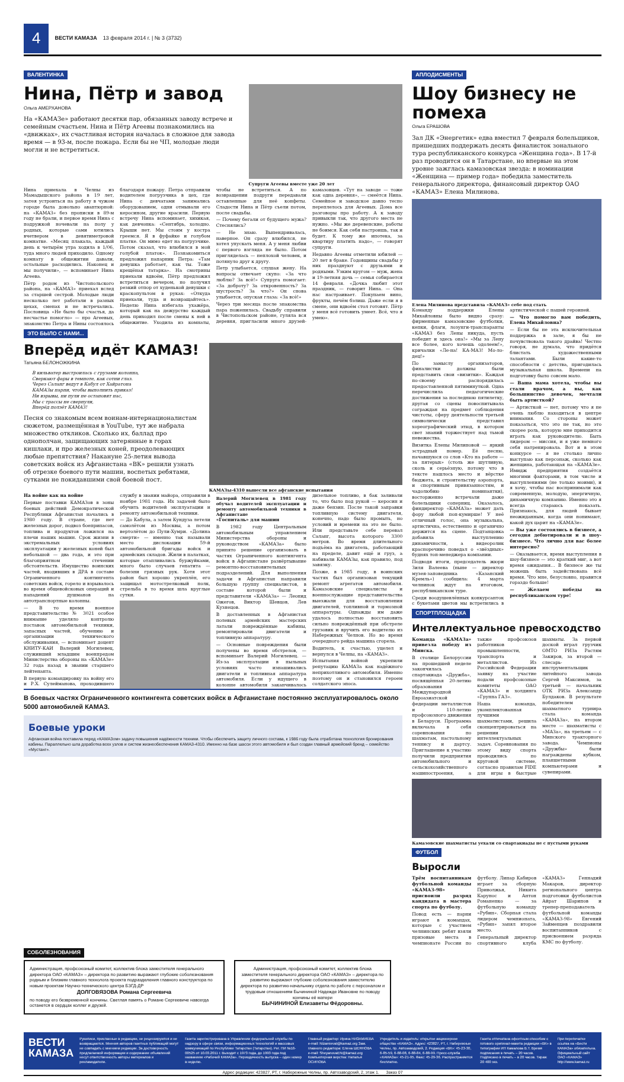4 ВЕСТИ КАМАЗА 13 февраля 2014 г. | № 3 (3732)
ВАЛЕНТИНКА
Нина, Пётр и завод
Ольга АМЕРХАНОВА
На «КАМАЗе» работают десятки пар, обязанных заводу встрече и семейным счастьем. Нина и Пётр Агеевы познакомились на «движках», их счастливая история началась в сложное для завода время — в 93-м, после пожара. Если бы не ЧП, молодые люди могли и не встретиться.
Супруги Агеевы вместе уже 20 лет
Нина приехала в Челны из Мамадышского района в 19 лет, затея устроиться на работу в чужом городе была довольно авантюрной: на «КАМАЗ» без прописки в 89-м году не брали, и первое время Нина с подружкой ночевали на полу у родных, которые сами ютились вчетвером в девятиметровой комнатке. «Месяц плакала, каждый день к четырём утра ходила в 1/06, туда много людей приходило. Одному комнату в общежитии давали, остальные расходились. Наконец и мы получили», — вспоминает Нина Агеева.
Пётр родом из Чистопольского района, на «КАМАЗ» приехал вслед за старшей сестрой. Молодые люди несколько лет работали в разных цехах, сменах и не встречались. Пословица «Не было бы счастья, да несчастье помогло» — про Агеевых, знакомство Петра и Нины состоялось благодаря пожару. Петра отправили водителем погрузчика в цех, где Нина с девчатами занимались оборудованием, одни отмывали его керосином, другие красили. Первую встречу Нина вспоминает, хихикая, как девчонка: «Сентябрь, холодно. Крыши нет. Мы стоим у костра греемся. Я в фуфайке и голубом платке. Он мимо едет на погрузчике. Потом сказал, что влюбился в мой голубой платок». Познакомиться предложил напарник Петра: «Там девушка работает, как ты. Тоже крещёная татарка». На смотрины приехали вдвоём, Пётр предложил встретиться вечером, но получил резкий отпор от худенькой девушки с краскопультом в руках: «Откуда приехали, туда и возвращайтесь». Неделю Нина избегала ухажёра, который как на дежурство каждый день приходил после смены к ней в общежитие. Уходила из комнаты, чтобы не встретиться. А по возвращении подруги передавали оставленные для неё конфеты. Сладости Нина и Пётр съели потом, после свадьбы.
— Почему бегали от будущего мужа? Стеснялись?
— Не знаю. Выпендривалась, наверное. Он сразу влюбился, не хотел упускать меня. А у меня любви с первого взгляда не было. Потом пригляделась — неплохой человек, и потянуло друг к другу.
Петр улыбается, слушая жену. На вопросы отвечает скупо: «За что люблю? За всё!» Супруга помогает: «За доброту? За откровенность? За шустрость? За что?» Он снова улыбается, опуская глаза: «За всё!»
Через три месяца после знакомства пара поженилась. Свадьбу справили в Чистопольском районе, гуляла вся деревня, пригласили много друзей-камазовцев. «Тут на заводе — тоже как одна деревня», — смеётся Нина. Семейное и заводское давно тесно переплелось для Агеевых. Дома все разговоры про работу. А к заводу привыкли так, что другого места не нужно. «Мы же деревенские, работы не боимся. Как себя настроишь, так и будет. К тому же ипотека, за квартиру платить надо», — говорят супруги.
Недавно Агеевы отметили юбилей — 20 лет в браке. Годовщины свадьбы у них празднуют с друзьями и родными. Узким кругом — муж, жена и 19-летняя дочь — семья собирается 14 февраля. «Дочка любит этот праздник, — говорит Нина. — Она нас настраивает. Покупаем вино, фрукты, печём бэлиш. Даже если я в смене, они вдвоём стол готовят. Пётр у меня всё готовить умеет. Всё, что я умею».
ЭТО БЫЛО С НАМИ...
Вперёд идёт КАМАЗ!
Татьяна БЕЛОНОЖКИНА
В кильватер выстроилась с грузами колонна,
Сверкают фары в темноте, как сотни глаз.
Через Саланг ведут в Кабул от Хайратона
КАМАЗы парни, чтобы выполнить приказ!
Ни взрывы, ни пули не остановят нас,
Мы с трассы не свернули,
Вперёд ползёт КАМАЗ!
Песня со знакомым всем воинам-интернационалистам сюжетом, размещённая в YouTube, тут же набрала множество откликов. Сколько их, баллад про однополчан, защищающих затерянные в горах кишлаки, и про железных коней, преодолевающих любые препятствия? Накануне 25-летия вывода советских войск из Афганистана «ВК» решили узнать об отрезке боевого пути машин, воспетых ребятами, сутками не покидавшими свой боевой пост.
КАМАЗы-4310 вынесли все афганские испытания
На войне как на войне
Первые поставки КАМАЗов в зоны боевых действий Демократической Республики Афганистан начались в 1980 году. В стране, где нет железных дорог, подвоз боеприпасов, топлива и продуктов ложился на плечи наших машин. Срок жизни в экстремальных условиях эксплуатации у железных коней был небольшой — два года, и это при благоприятном стечении обстоятельств. Имущество воинских частей, входивших в ДРА в составе Ограниченного контингента советских войск, горело и взрывалось во время общевойсковых операций и нападений душманов на автотранспортные колонны.
— В то время военное представительство № 3021 особое внимание уделяло контролю поставок автомобильной техники, запасных частей, обучению и организации технического обслуживания, — вспоминает доцент КНИТУ-КАИ Валерий Могилевец, служивший младшим военпредом Министерства обороны на «КАМАЗе» 32 года назад в звании старшего лейтенанта.
В первую командировку на войну его и Р.Х. Сулейманова, проходившего службу в звании майора, отправили в ноябре 1981 года. Их задачей было обучить водителей эксплуатации и ремонту автомобильной техники.
— До Кабула, а затем Кундуза летели самолётом из Москвы, а потом вертолётом до Пули-Хумри. «Долина смерти» — именно так называли место дислокации 59-й автомобильной бригады войск и армейских складов. Жили в палатках, которые отапливались буржуйками, много было случаев гепатита — болезни грязных рук. Хотя этот район был хорошо укреплён, его защищал мотострелковый полк, стрельба в то время шла круглые сутки.
Валерий Могилевец в 1981 году обучал водителей эксплуатации и ремонту автомобильной техники в Афганистане
«Госпиталь» для машин
В 1982 году Центральным автомобильным управлением Министерства обороны и руководством «КАМАЗа» было принято решение организовать в частях Ограниченного контингента войск в Афганистане развёртывание ремонтно-восстановительных подразделений. Для выполнения задачи в Афганистан направили большую группу специалистов, в составе которой были и представители «КАМАЗа» — Леонид Ожегов, Виктор Шевцов, Лев Кузнецов.
В доставленных в Афганистан полевых армейских мастерских латали повреждённые кабины, ремонтировали двигатели и топливную аппаратуру.
— Основные повреждения были получены во время обстрелов, — вспоминает Валерий Могилевец. — Из-за эксплуатации в пыльных условиях часто изнашивались двигатели и топливная аппаратура автомобиля. Если у идущего в колонне автомобиля заканчивалось дизельное топливо, в бак заливали то, что было под рукой — керосин и даже бензин. После такой заправки топливную систему двигателя, конечно, надо было промыть, но условий и времени на это не было. Или представьте себе перевал Саланг, высота которого 3300 метров. Во время длительного подъёма на двигатель, работающий на пределе, давит ещё и груз, а набивали КАМАЗы, как правило, под завязку.
Позже, в 1985 году, в воинских частях был организован текущий ремонт агрегатов автомобиля. Камазовские специалисты и военнослужащие представительства выезжали для восстановления двигателей, топливной и тормозной аппаратуры. Однажды им даже удалось полностью восстановить сильно повреждённый при обстреле грузовик и вручить его водителю из Набережных Челнов. Но во время очередного рейда машина сгорела.
Водитель, к счастью, уцелел и вернулся в Челны, на «КАМАЗ».
Испытания войной укрепили репутацию КАМАЗа как надёжного неприхотливого автомобиля. Именно поэтому он и становился героем солдатского эпоса.
В боевых частях Ограниченного контингента советских войск в Афганистане постоянно эксплуатировалось около 5000 автомобилей КАМАЗ.
Боевые уроки
Афганская война поставила перед «КАМАЗом» задачу повышения надёжности техники. Чтобы обеспечить защиту личного состава, к 1986 году была отработана технология бронирования кабины. Параллельно шла доработка всех узлов и систем жизнеобеспечения КАМАЗ-4310. Именно на базе шасси этого автомобиля и был создан главный армейский бренд – семейство «Мустанг».
АПЛОДИСМЕНТЫ
Шоу бизнесу не помеха
Ольга ЕРАШОВА
Зал ДК «Энергетик» едва вместил 7 февраля болельщиков, пришедших поддержать десять финалисток зонального тура республиканского конкурса «Женщина года». В 17-й раз проводится он в Татарстане, но впервые на этом уровне зажглась камазовская звезда: в номинации «Женщина — пример года» победила заместитель генерального директора, финансовый директор ОАО «КАМАЗ» Елена Милинова.
Елена Милинова представила «КАМАЗ» себе под стать
Команду поддержки Елены Михайловны было видно сразу: фирменные камазовские футболки, кепки, флаги, лозунги-транспаранты «КАМАЗ без Лены никуда, пусть победит и здесь она!» «Мы за Лену все более, кого хочешь одолеем!», кричалки «Ле-на! КА-МАЗ! Мо-ло-дец!»
По замыслу организаторов, финалистки должны были представить свои «визитки». Каждая по-своему распорядилась предоставленной пятиминуткой. Одна перечислила педагогические достижения за последнюю пятилетку, другая со сцены повоспитывала сограждан на предмет соблюдения чистоты, сферу деятельности третьей символически представил хореографический этюд, в котором свет знаний торжествует над тьмой невежества.
Визитка Елены Милиновой — яркий эстрадный номер. Её песню, начавшуюся со слов «Кто на работе — за пятерых» (столь же шутливую, сколь и серьёзную, потому что в тексте нашлось место и вёрстке бюджета, и строительству аэропорта, и спортивным привязанностям, и чадолюбию номинантки), восторженно встречали даже болельщики соперниц. Оказалось, финдиректор «КАМАЗа» может дать фору любой поп-кумирше! У неё отличный голос, она музыкальна, артистична, естественно и органично держится на сцене. Подтанцовка добавила выступлению динамичности, а видеоролик красноречиво поведал о «звёздных» буднях топ-менеджера компании.
Подводя итоги, председатель жюри Зиля Валеева (ныне — директор музея-заповедника «Казанский Кремль») сообщила: 4 марта челнинок ждут на итоговом, республиканском туре.
Среди воодушевлённых конкурсанток с букетами цветов мы встретились в артистической с нашей героиней.
— Что помогло вам победить, Елена Михайловна?
— Если бы не эта исключительная поддержка в зале, я бы не почувствовала такого драйва! Честно говоря, не думала, что придётся блистать художественными талантами. Были какие-то способности с детства, пригодилась музыкальная школа. Времени на подготовку было совсем мало.
— Ваша мама хотела, чтобы вы стали врачом, а вы, как большинство девочек, мечтали быть артисткой?
— Артисткой — нет, потому что я не очень люблю находиться в центре внимания. Со стороны может показаться, что это не так, но это скорее роль, которую мне приходится играть как руководителю. Быть лидером — миссия, и я уже немного себя натренировала. Вот и в этом конкурсе — я не столько лично выступаю как персонаж, сколько как женщина, работающая на «КАМАЗе». Имидж предприятия создаётся многими факторами, в том числе и выступлениями (не только моими), и я хочу, чтобы нас воспринимали как современную, молодую, энергичную, динамичную компанию. Именно это я всегда стараюсь показать. Признаюсь, для людей бывает неожиданным, когда они понимают, какой дух царит на «КАМАЗе».
— Вы уже состоялись в бизнесе, а сегодня дебютировали и в шоу-бизнесе. Что лично для вас более интересно?
— Оказывается, время выступления в шоу-бизнесе — это краткий миг, а вот время ожидания… В бизнесе же ты можешь быть задействована всё время. Что мне, безусловно, нравится гораздо больше!
— Желаем победы на республиканском туре!
СПОРТПЛОЩАДКА
Интеллектуальное превосходство
Команда «КАМАЗа» привезла победу из Минска.
В столице Белоруссии на прошедшей неделе закончилась спартакиада «Дружба», посвящённая 20-летию образования Международной Евроазиатской федерации металлистов и 110-летию профсоюзного движения в Беларуси. Программа включала в себя соревнования по шахматам, настольному теннису и дартсу. Приглашение к участию получили предприятия автомобильного и сельскохозяйственного машиностроения, а также профсоюзов работников промышленности, транспорта и металлистов. Из Российской Федерации заявку на участие подали профсоюзные комитеты ОАО «КАМАЗ» и холдинга «Группа ГАЗ».
Наша команда, укомплектованная лучшими шахматистами, решила сконцентрироваться на решении интеллектуальных задач. Соревнования по этому виду спорта проводились по круговой системе, согласно правилам FIDE для игры в быстрые шахматы. За первой доской играл грузчик ОМТО РИЗа Растям Закиров, за второй — слесарь-инструментальщик литейного завода Сергей Максимов, за третьей — начальник ОТК РИЗа Александр Булдаков. В результате победителем шахматного турнира стала команда «КАМАЗа», на втором месте — шахматисты с «МАЗа», на третьем — с Минского тракторного завода. Чемпионы «Дружбы» были награждены кубком, планшетными компьютерами и сувенирами.
Камазовские шахматисты уехали со спартакиады не с пустыми руками
ФУТБОЛ
Выросли
Трём воспитанникам футбольной команды «КАМАЗ-98» присвоили разряд кандидата в мастера спорта по футболу.
Повод есть — парни играют в командах, которые с участием челнинских ребят взяли призовые места в чемпионате России по футболу. Линар Кабиров играет за сборную Приволжья, Никита Карунос и Антон Романенко — за футбольную команду «Рубин». Сборная стала лидером чемпионата, «Рубин» занял второе место.
Генеральный директор спортивного клуба «КАМАЗ» Геннадий Макаров, директор регионального центра подготовки футболистов Айрат Шарипов и тренер-преподаватель футбольной команды «КАМАЗ-98» Евгений Займенцев поздравили воспитанников с присвоением разряда КМС по футболу.
СОБОЛЕЗНОВАНИЯ
Администрация, профсоюзный комитет, коллектив блока заместителя генерального директора ОАО «КАМАЗ» – директора по развитию выражают глубокие соболезнования родным и близким главного технолога проекта подразделения главного конструктора по новым проектам Научно-технического центра БЗГД-ДР
ДОЛГОВЯЗОВА Романа Сергеевича
по поводу его безвременной кончины. Светлая память о Романе Сергеевиче навсегда останется в сердцах коллег и друзей.
Администрация, профсоюзный комитет, коллектив блока заместителя генерального директора ОАО «КАМАЗ» – директора по развитию выражают глубокие соболезнования заместителю директора по развитию-начальнику отдела по работе с персоналом и трудовым отношениям Бычининой Надежде Ивановне по поводу кончины её матери
БЫЧИНИНОЙ Елизаветы Фёдоровны.
ВЕСТИ
КАМАЗА
Рукописи, присланные в редакцию, не рецензируются и не возвращаются. Мнения авторов газетных публикаций могут не совпадать с мнением редакции. За достоверность предлагаемой информации и содержание объявлений несут ответственность авторы материалов и рекламодатели.
Газета зарегистрирована в Управлении федеральной службы по надзору в сфере связи, информационных технологий и массовых коммуникаций по Республике Татарстан (Татарстан). Рег. ПИ №16-00525 от 10.03.2011 г. Выходит с 1973 года, до 1993 года под названием «Рабочий КАМАЗа». Периодичность выпуска – один номер в неделю.
Главный редактор: Ирина НИЗАМИЕВА e-mail: NizamievaI@kamaz.org Зам. главного редактора: Елена ШЕЯНОВА e-mail: SheyanovaEN@kamaz.org Компьютерная верстка: Наталья ОСИПОВА
Учредитель и издатель: открытое акционерное общество «КАМАЗ». Адрес: 423827, РТ, г. Набережные Челны, пр. Автозаводский, 2. Редакция «ВК»: 45-23-30, 6-85-59, 6-88-08, 6-88-84, 6-88-99. Пресс-служба «КАМАЗа»: 45-21-95. Факс: 45-29-36. Распространяется бесплатно.
Газета отпечатана офсетным способом с готового оригинал-макета редакции «ВК» в типографии ИП Камалова В.Т. Время подписания в печать – 20 часов. Подписано в печать – в 20 часов. Тираж 20 400 экз.
При перепечатке ссылка на «Вести КАМАЗа» обязательна. Официальный сайт ОАО «КАМАЗ» http://www.kamaz.ru
Адрес редакции: 423827, РТ, г. Набережные Челны, пр. Автозаводский, 2, этаж 1. Заказ 07